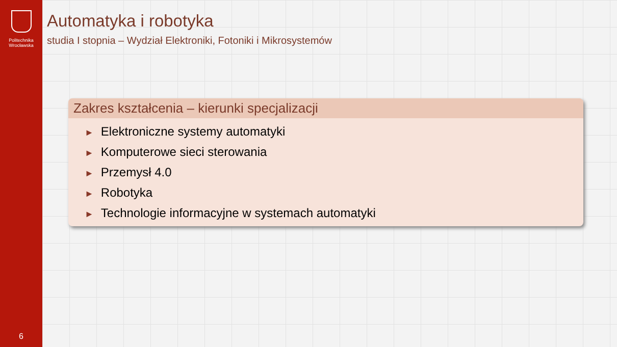Politechnika
Wrocławska
6
Automatyka i robotyka
studia I stopnia – Wydział Elektroniki, Fotoniki i Mikrosystemów
Zakres kształcenia – kierunki specjalizacji
► Elektroniczne systemy automatyki
► Komputerowe sieci sterowania
► Przemysł 4.0
► Robotyka
► Technologie informacyjne w systemach automatyki